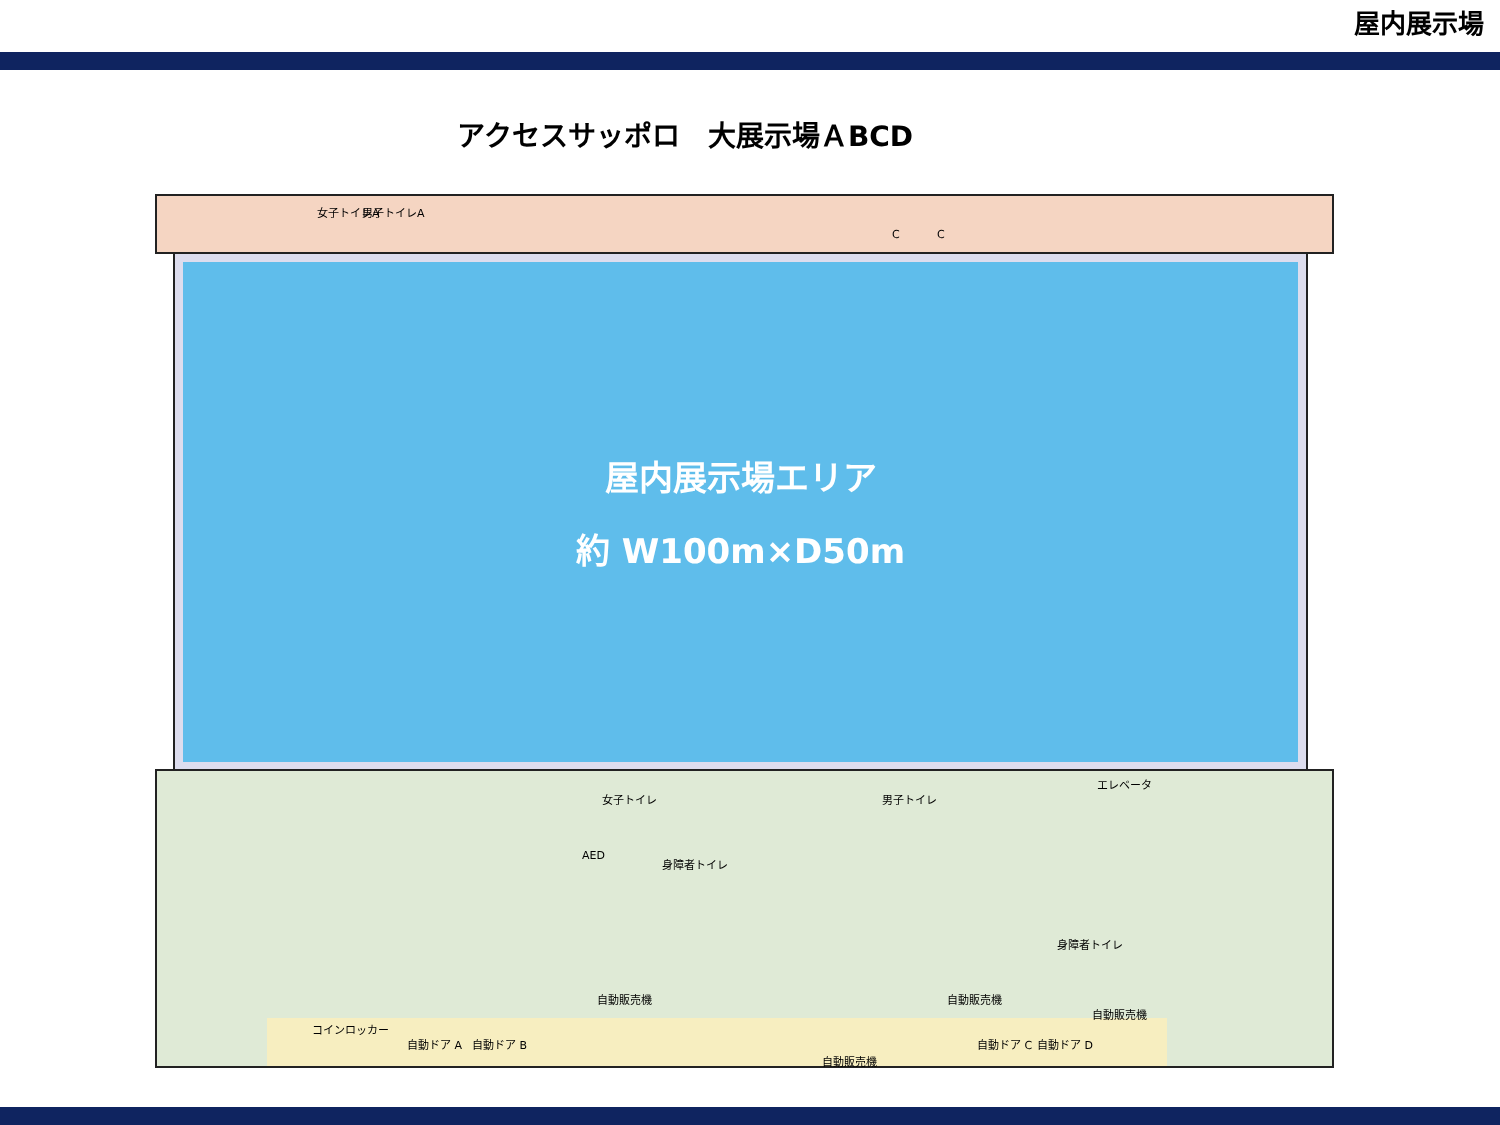屋内展示場
アクセスサッポロ　大展示場ＡBCD
女子トイレA 男子トイレA
C C
屋内展示場エリア
約 W100m×D50m
女子トイレ 男子トイレ
エレベータ
AED
身障者トイレ
身障者トイレ
自動販売機
コインロッカー
自動ドア A 自動ドア B 自動ドア C 自動ドア D
自動販売機
自動販売機 自動販売機